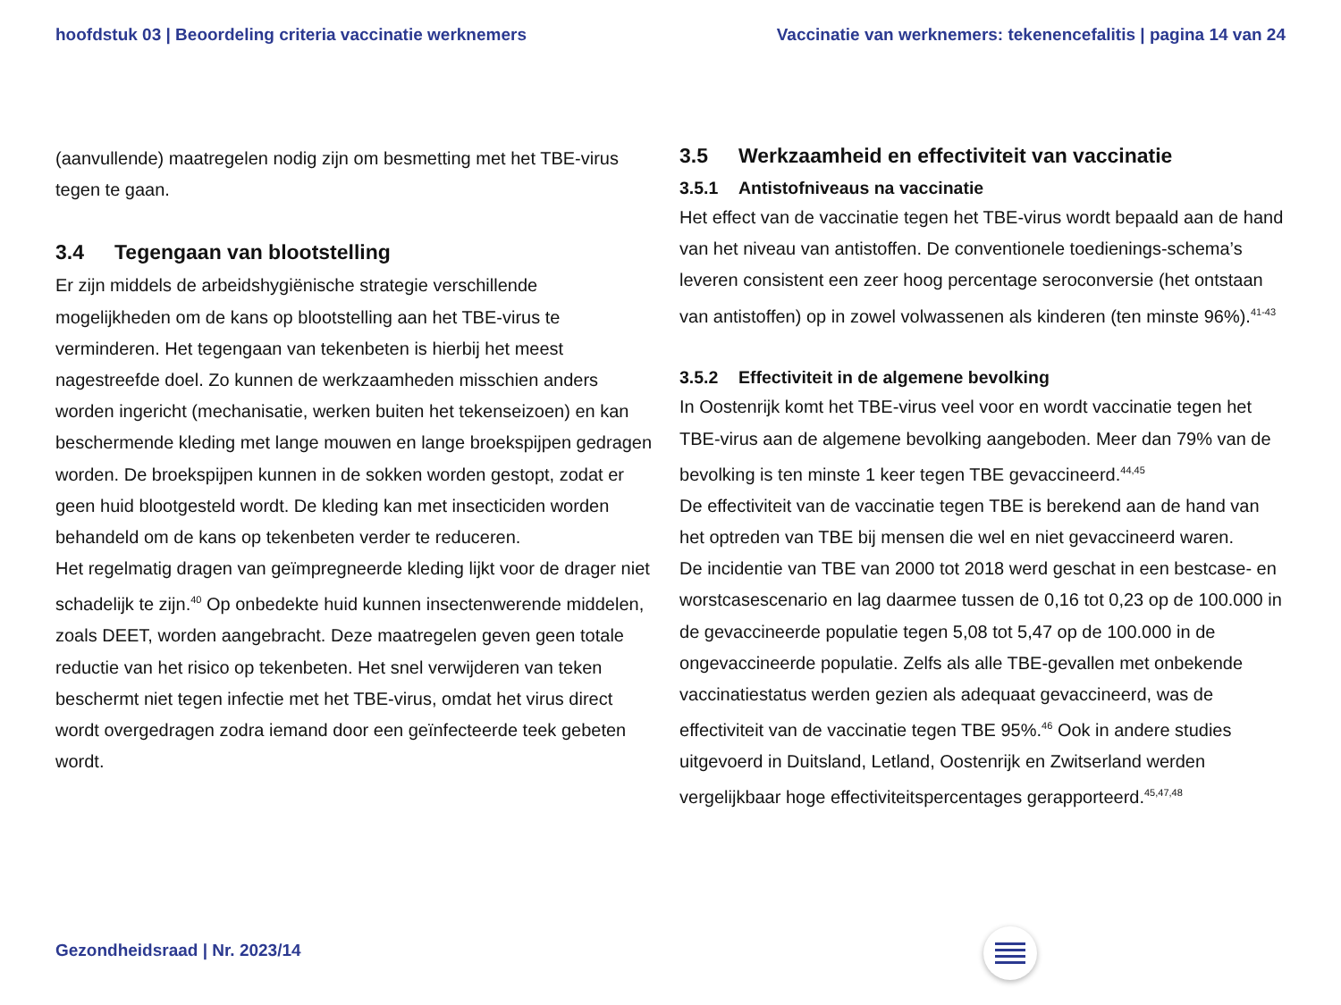hoofdstuk 03 | Beoordeling criteria vaccinatie werknemers Vaccinatie van werknemers: tekenencefalitis | pagina 14 van 24
(aanvullende) maatregelen nodig zijn om besmetting met het TBE-virus tegen te gaan.
3.4 Tegengaan van blootstelling
Er zijn middels de arbeidshygiënische strategie verschillende mogelijkheden om de kans op blootstelling aan het TBE-virus te verminderen. Het tegengaan van tekenbeten is hierbij het meest nagestreefde doel. Zo kunnen de werkzaamheden misschien anders worden ingericht (mechanisatie, werken buiten het tekenseizoen) en kan beschermende kleding met lange mouwen en lange broekspijpen gedragen worden. De broekspijpen kunnen in de sokken worden gestopt, zodat er geen huid blootgesteld wordt. De kleding kan met insecticiden worden behandeld om de kans op tekenbeten verder te reduceren.
Het regelmatig dragen van geïmpregneerde kleding lijkt voor de drager niet schadelijk te zijn.<sup>40</sup> Op onbedekte huid kunnen insectenwerende middelen, zoals DEET, worden aangebracht. Deze maatregelen geven geen totale reductie van het risico op tekenbeten. Het snel verwijderen van teken beschermt niet tegen infectie met het TBE-virus, omdat het virus direct wordt overgedragen zodra iemand door een geïnfecteerde teek gebeten wordt.
3.5 Werkzaamheid en effectiviteit van vaccinatie
3.5.1 Antistofniveaus na vaccinatie
Het effect van de vaccinatie tegen het TBE-virus wordt bepaald aan de hand van het niveau van antistoffen. De conventionele toedienings-schema’s leveren consistent een zeer hoog percentage seroconversie (het ontstaan van antistoffen) op in zowel volwassenen als kinderen (ten minste 96%).<sup>41-43</sup>
3.5.2 Effectiviteit in de algemene bevolking
In Oostenrijk komt het TBE-virus veel voor en wordt vaccinatie tegen het TBE-virus aan de algemene bevolking aangeboden. Meer dan 79% van de bevolking is ten minste 1 keer tegen TBE gevaccineerd.<sup>44,45</sup>
De effectiviteit van de vaccinatie tegen TBE is berekend aan de hand van het optreden van TBE bij mensen die wel en niet gevaccineerd waren.
De incidentie van TBE van 2000 tot 2018 werd geschat in een bestcase- en worstcasescenario en lag daarmee tussen de 0,16 tot 0,23 op de 100.000 in de gevaccineerde populatie tegen 5,08 tot 5,47 op de 100.000 in de ongevaccineerde populatie. Zelfs als alle TBE-gevallen met onbekende vaccinatiestatus werden gezien als adequaat gevaccineerd, was de effectiviteit van de vaccinatie tegen TBE 95%.<sup>46</sup> Ook in andere studies uitgevoerd in Duitsland, Letland, Oostenrijk en Zwitserland werden vergelijkbaar hoge effectiviteitspercentages gerapporteerd.<sup>45,47,48</sup>
Gezondheidsraad | Nr. 2023/14